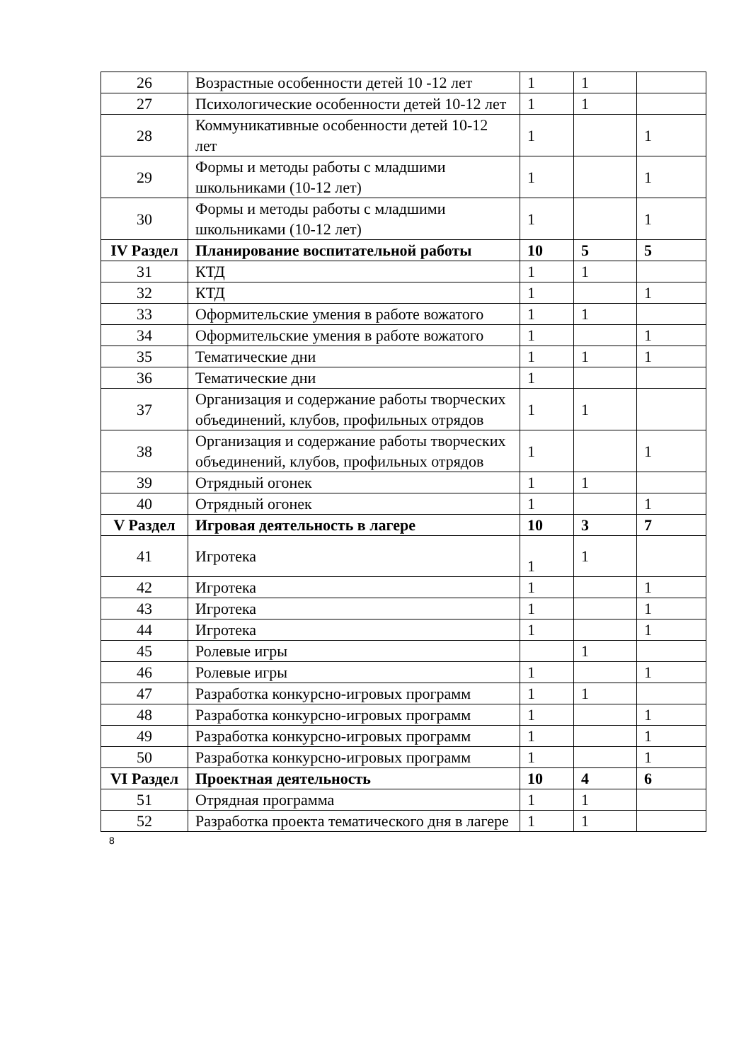| 26 | Возрастные особенности детей 10 -12 лет | 1 | 1 | |
| 27 | Психологические особенности детей 10-12 лет | 1 | 1 | |
| 28 | Коммуникативные особенности детей 10-12 лет | 1 | | 1 |
| 29 | Формы и методы работы с младшими школьниками (10-12 лет) | 1 | | 1 |
| 30 | Формы и методы работы с младшими школьниками (10-12 лет) | 1 | | 1 |
| IV Раздел | Планирование воспитательной работы | 10 | 5 | 5 |
| 31 | КТД | 1 | 1 | |
| 32 | КТД | 1 | | 1 |
| 33 | Оформительские умения в работе вожатого | 1 | 1 | |
| 34 | Оформительские умения в работе вожатого | 1 | | 1 |
| 35 | Тематические дни | 1 | 1 | 1 |
| 36 | Тематические дни | 1 | | |
| 37 | Организация и содержание работы творческих объединений, клубов, профильных отрядов | 1 | 1 | |
| 38 | Организация и содержание работы творческих объединений, клубов, профильных отрядов | 1 | | 1 |
| 39 | Отрядный огонек | 1 | 1 | |
| 40 | Отрядный огонек | 1 | | 1 |
| V Раздел | Игровая деятельность в лагере | 10 | 3 | 7 |
| 41 | Игротека | 1 | 1 | |
| 42 | Игротека | 1 | | 1 |
| 43 | Игротека | 1 | | 1 |
| 44 | Игротека | 1 | | 1 |
| 45 | Ролевые игры | | 1 | |
| 46 | Ролевые игры | 1 | | 1 |
| 47 | Разработка конкурсно-игровых программ | 1 | 1 | |
| 48 | Разработка конкурсно-игровых программ | 1 | | 1 |
| 49 | Разработка конкурсно-игровых программ | 1 | | 1 |
| 50 | Разработка конкурсно-игровых программ | 1 | | 1 |
| VI Раздел | Проектная деятельность | 10 | 4 | 6 |
| 51 | Отрядная программа | 1 | 1 | |
| 52 | Разработка проекта тематического дня в лагере | 1 | 1 | |
8